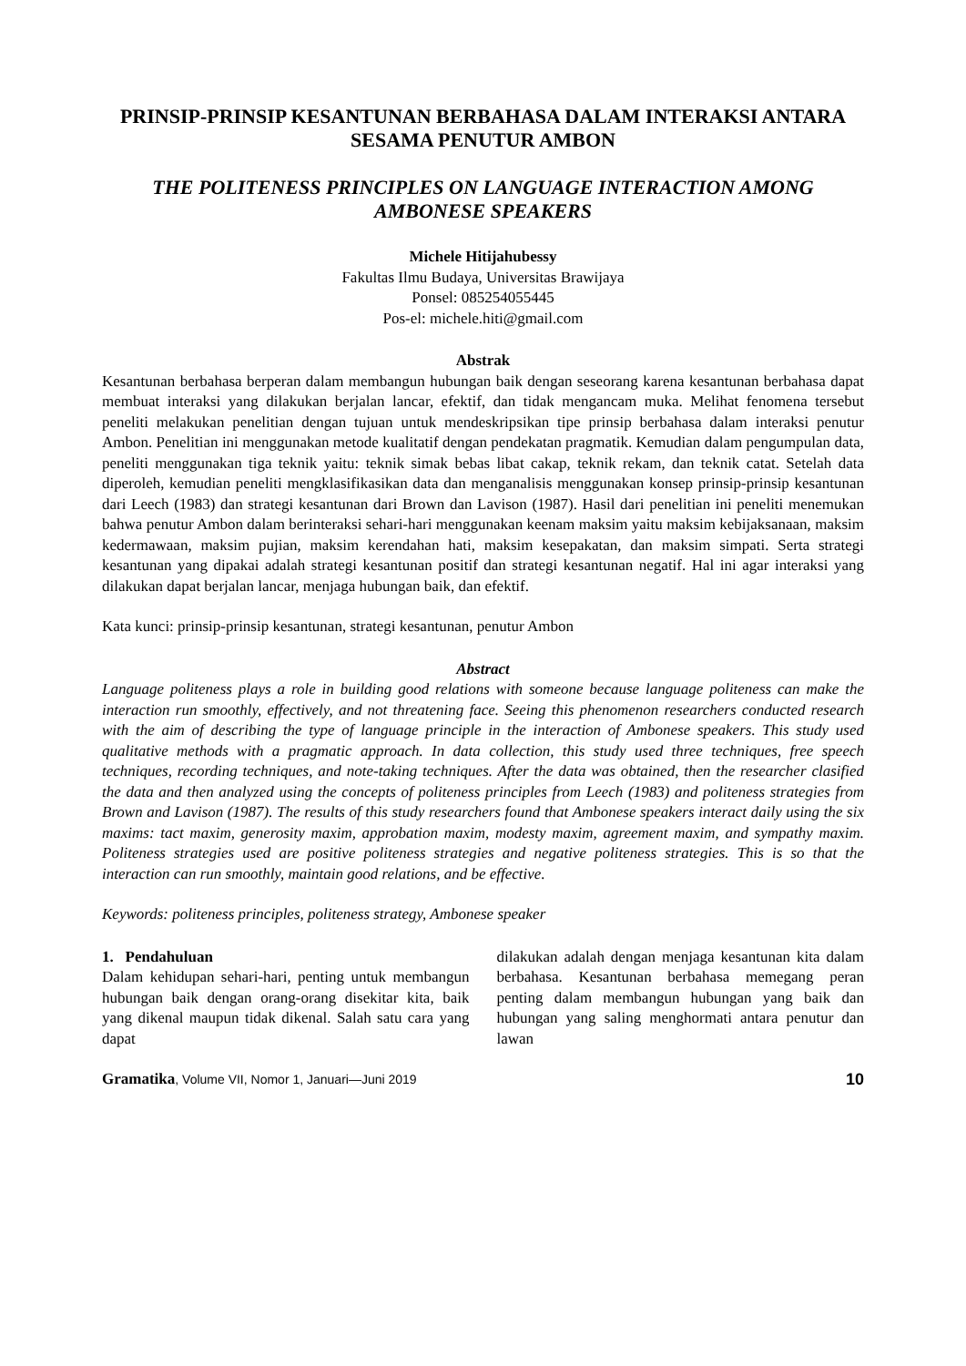PRINSIP-PRINSIP KESANTUNAN BERBAHASA DALAM INTERAKSI ANTARA SESAMA PENUTUR AMBON
THE POLITENESS PRINCIPLES ON LANGUAGE INTERACTION AMONG AMBONESE SPEAKERS
Michele Hitijahubessy
Fakultas Ilmu Budaya, Universitas Brawijaya
Ponsel: 085254055445
Pos-el: michele.hiti@gmail.com
Abstrak
Kesantunan berbahasa berperan dalam membangun hubungan baik dengan seseorang karena kesantunan berbahasa dapat membuat interaksi yang dilakukan berjalan lancar, efektif, dan tidak mengancam muka. Melihat fenomena tersebut peneliti melakukan penelitian dengan tujuan untuk mendeskripsikan tipe prinsip berbahasa dalam interaksi penutur Ambon. Penelitian ini menggunakan metode kualitatif dengan pendekatan pragmatik. Kemudian dalam pengumpulan data, peneliti menggunakan tiga teknik yaitu: teknik simak bebas libat cakap, teknik rekam, dan teknik catat. Setelah data diperoleh, kemudian peneliti mengklasifikasikan data dan menganalisis menggunakan konsep prinsip-prinsip kesantunan dari Leech (1983) dan strategi kesantunan dari Brown dan Lavison (1987). Hasil dari penelitian ini peneliti menemukan bahwa penutur Ambon dalam berinteraksi sehari-hari menggunakan keenam maksim yaitu maksim kebijaksanaan, maksim kedermawaan, maksim pujian, maksim kerendahan hati, maksim kesepakatan, dan maksim simpati. Serta strategi kesantunan yang dipakai adalah strategi kesantunan positif dan strategi kesantunan negatif. Hal ini agar interaksi yang dilakukan dapat berjalan lancar, menjaga hubungan baik, dan efektif.
Kata kunci: prinsip-prinsip kesantunan, strategi kesantunan, penutur Ambon
Abstract
Language politeness plays a role in building good relations with someone because language politeness can make the interaction run smoothly, effectively, and not threatening face. Seeing this phenomenon researchers conducted research with the aim of describing the type of language principle in the interaction of Ambonese speakers. This study used qualitative methods with a pragmatic approach. In data collection, this study used three techniques, free speech techniques, recording techniques, and note-taking techniques. After the data was obtained, then the researcher clasified the data and then analyzed using the concepts of politeness principles from Leech (1983) and politeness strategies from Brown and Lavison (1987). The results of this study researchers found that Ambonese speakers interact daily using the six maxims: tact maxim, generosity maxim, approbation maxim, modesty maxim, agreement maxim, and sympathy maxim. Politeness strategies used are positive politeness strategies and negative politeness strategies. This is so that the interaction can run smoothly, maintain good relations, and be effective.
Keywords: politeness principles, politeness strategy, Ambonese speaker
1. Pendahuluan
Dalam kehidupan sehari-hari, penting untuk membangun hubungan baik dengan orang-orang disekitar kita, baik yang dikenal maupun tidak dikenal. Salah satu cara yang dapat
dilakukan adalah dengan menjaga kesantunan kita dalam berbahasa. Kesantunan berbahasa memegang peran penting dalam membangun hubungan yang baik dan hubungan yang saling menghormati antara penutur dan lawan
Gramatika, Volume VII, Nomor 1, Januari—Juni 2019 10